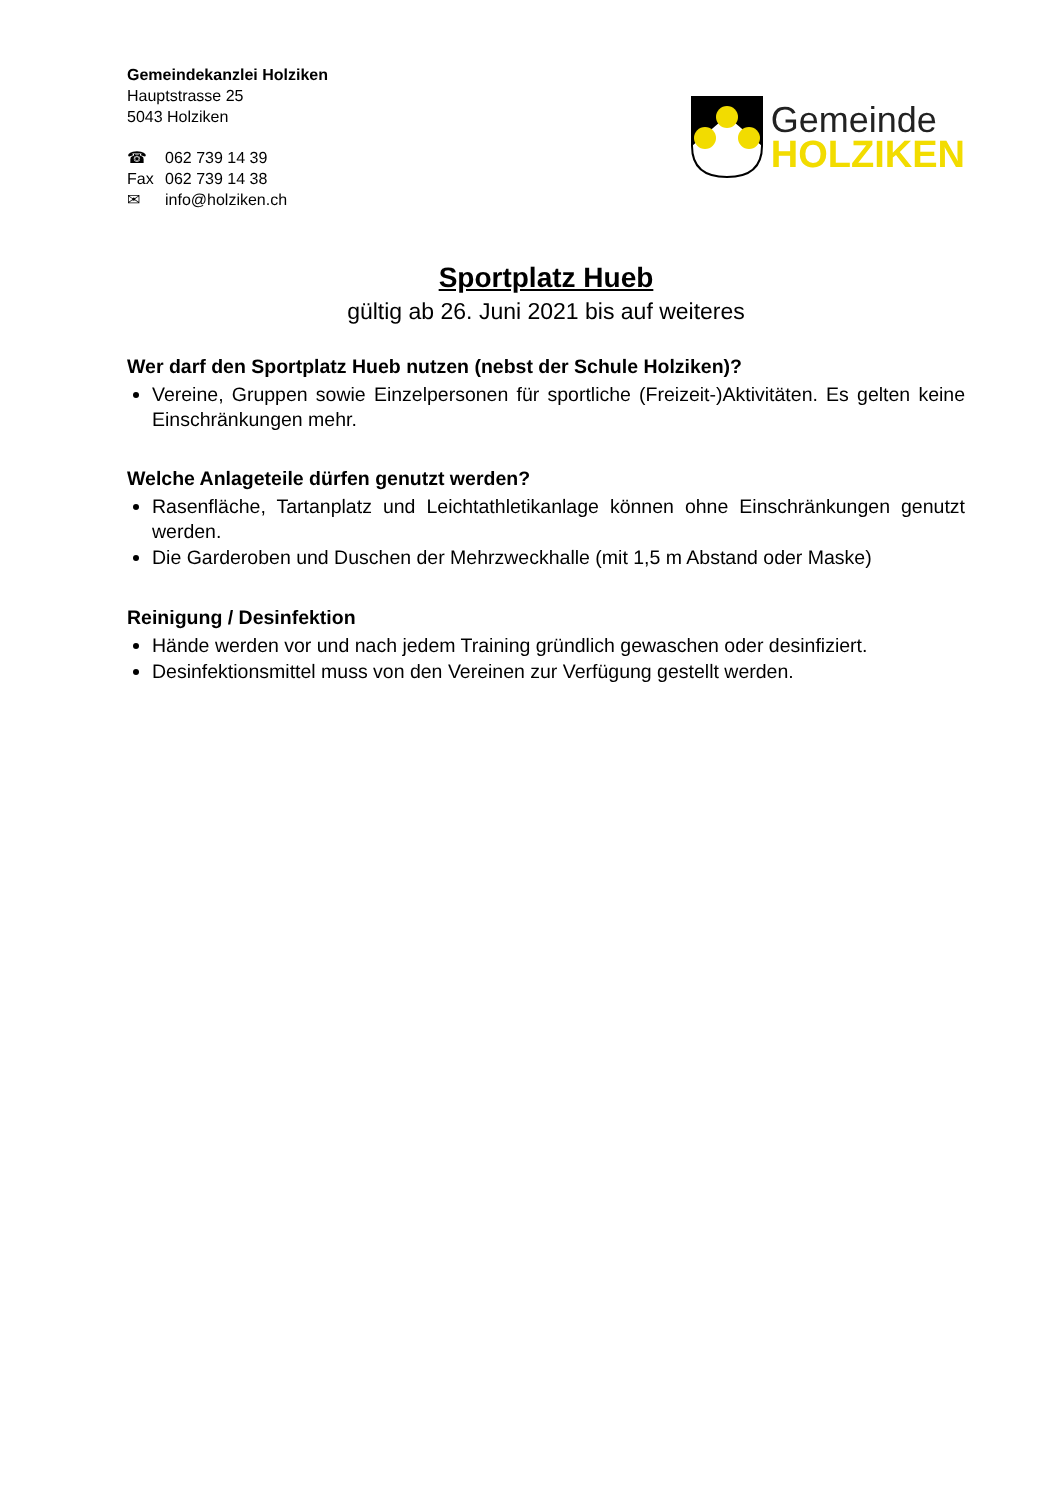Gemeindekanzlei Holziken
Hauptstrasse 25
5043 Holziken
☎ 062 739 14 39
Fax 062 739 14 38
✉ info@holziken.ch
Gemeinde
HOLZIKEN
Sportplatz Hueb
gültig ab 26. Juni 2021 bis auf weiteres
Wer darf den Sportplatz Hueb nutzen (nebst der Schule Holziken)?
Vereine, Gruppen sowie Einzelpersonen für sportliche (Freizeit-)Aktivitäten. Es gelten keine Einschränkungen mehr.
Welche Anlageteile dürfen genutzt werden?
Rasenfläche, Tartanplatz und Leichtathletikanlage können ohne Einschränkungen genutzt werden.
Die Garderoben und Duschen der Mehrzweckhalle (mit 1,5 m Abstand oder Maske)
Reinigung / Desinfektion
Hände werden vor und nach jedem Training gründlich gewaschen oder desinfiziert.
Desinfektionsmittel muss von den Vereinen zur Verfügung gestellt werden.